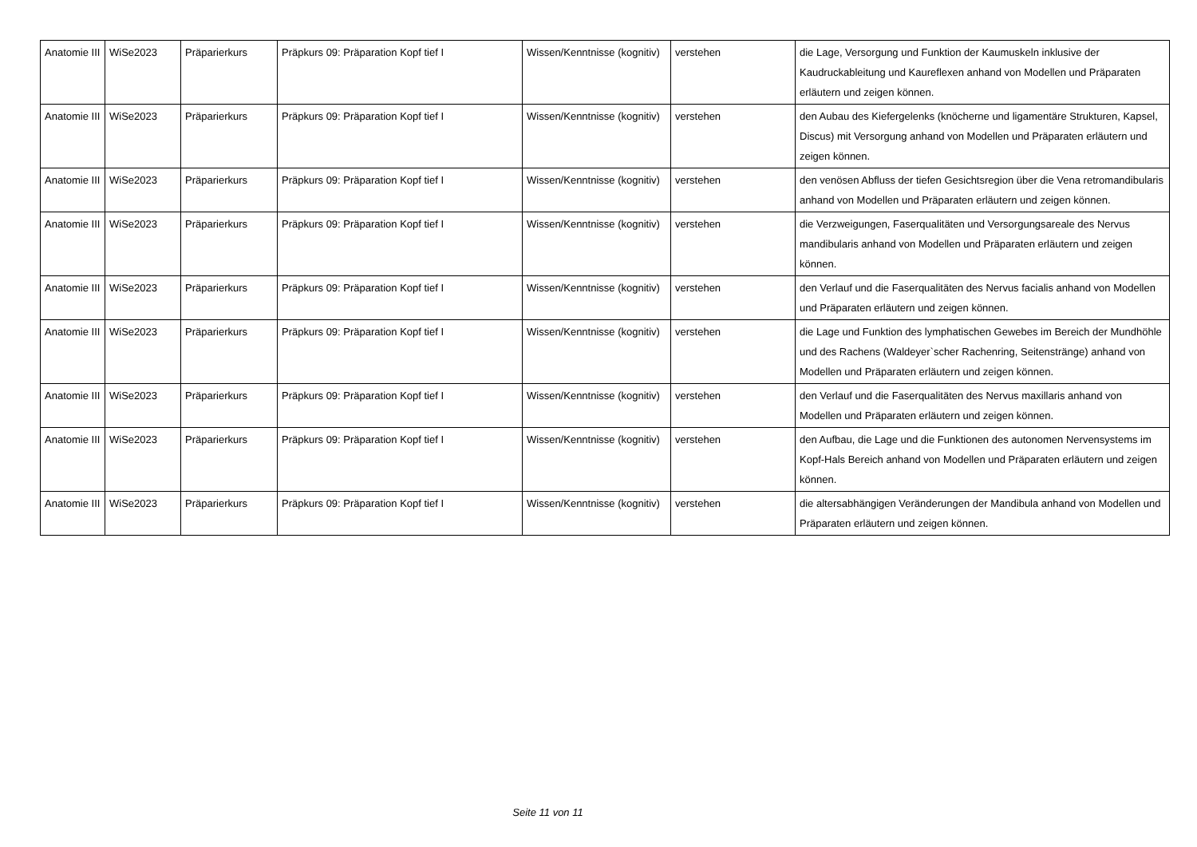| Anatomie III | WiSe2023 | Präparierkurs | Präpkurs 09: Präparation Kopf tief I | Wissen/Kenntnisse (kognitiv) | verstehen | die Lage, Versorgung und Funktion der Kaumuskeln inklusive der Kaudruckableitung und Kaureflexen anhand von Modellen und Präparaten erläutern und zeigen können. |
| Anatomie III | WiSe2023 | Präparierkurs | Präpkurs 09: Präparation Kopf tief I | Wissen/Kenntnisse (kognitiv) | verstehen | den Aubau des Kiefergelenks (knöcherne und ligamentäre Strukturen, Kapsel, Discus) mit Versorgung anhand von Modellen und Präparaten erläutern und zeigen können. |
| Anatomie III | WiSe2023 | Präparierkurs | Präpkurs 09: Präparation Kopf tief I | Wissen/Kenntnisse (kognitiv) | verstehen | den venösen Abfluss der tiefen Gesichtsregion über die Vena retromandibularis anhand von Modellen und Präparaten erläutern und zeigen können. |
| Anatomie III | WiSe2023 | Präparierkurs | Präpkurs 09: Präparation Kopf tief I | Wissen/Kenntnisse (kognitiv) | verstehen | die Verzweigungen, Faserqualitäten und Versorgungsareale des Nervus mandibularis anhand von Modellen und Präparaten erläutern und zeigen können. |
| Anatomie III | WiSe2023 | Präparierkurs | Präpkurs 09: Präparation Kopf tief I | Wissen/Kenntnisse (kognitiv) | verstehen | den Verlauf und die Faserqualitäten des Nervus facialis anhand von Modellen und Präparaten erläutern und zeigen können. |
| Anatomie III | WiSe2023 | Präparierkurs | Präpkurs 09: Präparation Kopf tief I | Wissen/Kenntnisse (kognitiv) | verstehen | die Lage und Funktion des lymphatischen Gewebes im Bereich der Mundhöhle und des Rachens (Waldeyer`scher Rachenring, Seitenstränge) anhand von Modellen und Präparaten erläutern und zeigen können. |
| Anatomie III | WiSe2023 | Präparierkurs | Präpkurs 09: Präparation Kopf tief I | Wissen/Kenntnisse (kognitiv) | verstehen | den Verlauf und die Faserqualitäten des Nervus maxillaris anhand von Modellen und Präparaten erläutern und zeigen können. |
| Anatomie III | WiSe2023 | Präparierkurs | Präpkurs 09: Präparation Kopf tief I | Wissen/Kenntnisse (kognitiv) | verstehen | den Aufbau, die Lage und die Funktionen des autonomen Nervensystems im Kopf-Hals Bereich anhand von Modellen und Präparaten erläutern und zeigen können. |
| Anatomie III | WiSe2023 | Präparierkurs | Präpkurs 09: Präparation Kopf tief I | Wissen/Kenntnisse (kognitiv) | verstehen | die altersabhängigen Veränderungen der Mandibula anhand von Modellen und Präparaten erläutern und zeigen können. |
Seite 11 von 11